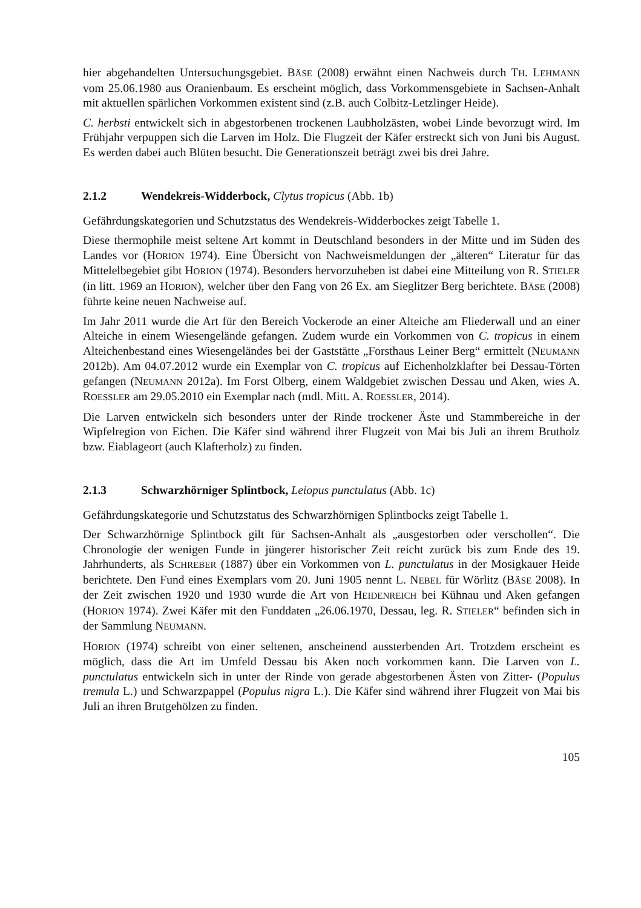hier abgehandelten Untersuchungsgebiet. BÄSE (2008) erwähnt einen Nachweis durch TH. LEHMANN vom 25.06.1980 aus Oranienbaum. Es erscheint möglich, dass Vorkommensgebiete in Sachsen-Anhalt mit aktuellen spärlichen Vorkommen existent sind (z.B. auch Colbitz-Letzlinger Heide).
C. herbsti entwickelt sich in abgestorbenen trockenen Laubholzästen, wobei Linde bevorzugt wird. Im Frühjahr verpuppen sich die Larven im Holz. Die Flugzeit der Käfer erstreckt sich von Juni bis August. Es werden dabei auch Blüten besucht. Die Generationszeit beträgt zwei bis drei Jahre.
2.1.2 Wendekreis-Widderbock, Clytus tropicus (Abb. 1b)
Gefährdungskategorien und Schutzstatus des Wendekreis-Widderbockes zeigt Tabelle 1.
Diese thermophile meist seltene Art kommt in Deutschland besonders in der Mitte und im Süden des Landes vor (HORION 1974). Eine Übersicht von Nachweismeldungen der „älteren“ Literatur für das Mittelelbegebiet gibt HORION (1974). Besonders hervorzuheben ist dabei eine Mitteilung von R. STIELER (in litt. 1969 an HORION), welcher über den Fang von 26 Ex. am Sieglitzer Berg berichtete. BÄSE (2008) führte keine neuen Nachweise auf.
Im Jahr 2011 wurde die Art für den Bereich Vockerode an einer Alteiche am Fliederwall und an einer Alteiche in einem Wiesengelände gefangen. Zudem wurde ein Vorkommen von C. tropicus in einem Alteichenbestand eines Wiesengeländes bei der Gaststätte „Forsthaus Leiner Berg“ ermittelt (NEUMANN 2012b). Am 04.07.2012 wurde ein Exemplar von C. tropicus auf Eichenholzklafter bei Dessau-Törten gefangen (NEUMANN 2012a). Im Forst Olberg, einem Waldgebiet zwischen Dessau und Aken, wies A. ROESSLER am 29.05.2010 ein Exemplar nach (mdl. Mitt. A. ROESSLER, 2014).
Die Larven entwickeln sich besonders unter der Rinde trockener Äste und Stammbereiche in der Wipfelregion von Eichen. Die Käfer sind während ihrer Flugzeit von Mai bis Juli an ihrem Brutholz bzw. Eiablageort (auch Klafterholz) zu finden.
2.1.3 Schwarzhörniger Splintbock, Leiopus punctulatus (Abb. 1c)
Gefährdungskategorie und Schutzstatus des Schwarzhörnigen Splintbocks zeigt Tabelle 1.
Der Schwarzhörnige Splintbock gilt für Sachsen-Anhalt als „ausgestorben oder verschollen“. Die Chronologie der wenigen Funde in jüngerer historischer Zeit reicht zurück bis zum Ende des 19. Jahrhunderts, als SCHREBER (1887) über ein Vorkommen von L. punctulatus in der Mosigkauer Heide berichtete. Den Fund eines Exemplars vom 20. Juni 1905 nennt L. NEBEL für Wörlitz (BÄSE 2008). In der Zeit zwischen 1920 und 1930 wurde die Art von HEIDENREICH bei Kühnau und Aken gefangen (HORION 1974). Zwei Käfer mit den Funddaten „26.06.1970, Dessau, leg. R. STIELER“ befinden sich in der Sammlung NEUMANN.
HORION (1974) schreibt von einer seltenen, anscheinend aussterbenden Art. Trotzdem erscheint es möglich, dass die Art im Umfeld Dessau bis Aken noch vorkommen kann. Die Larven von L. punctulatus entwickeln sich in unter der Rinde von gerade abgestorbenen Ästen von Zitter- (Populus tremula L.) und Schwarzpappel (Populus nigra L.). Die Käfer sind während ihrer Flugzeit von Mai bis Juli an ihren Brutgehölzen zu finden.
105